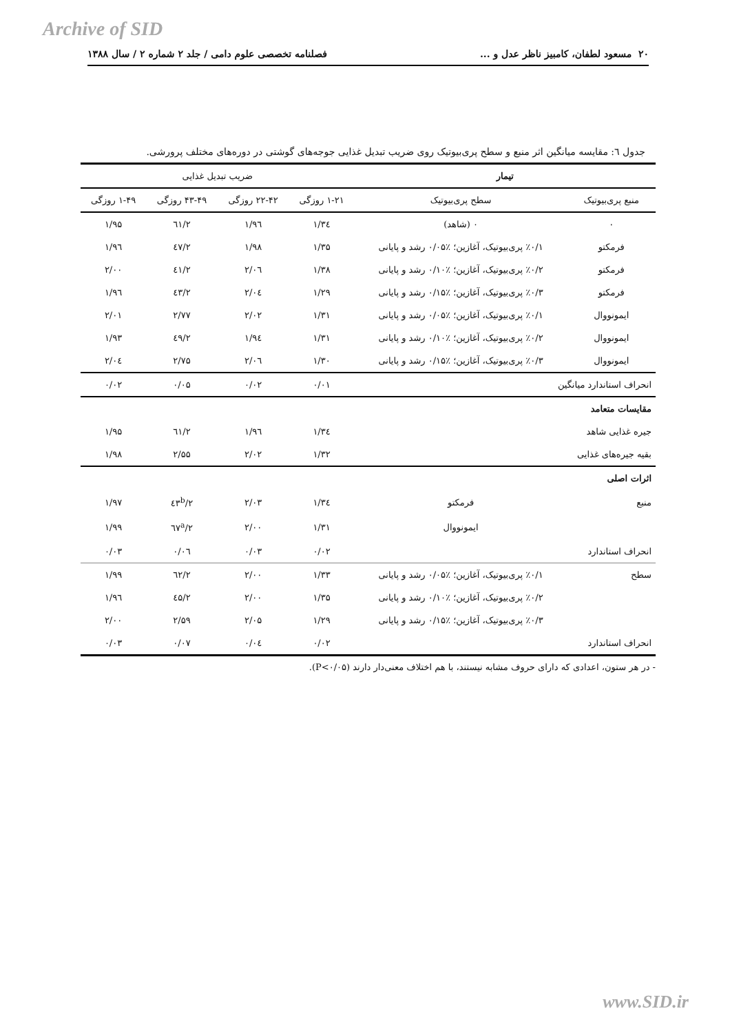Archive of SID
۲۰ مسعود لطفان، کامبیز ناظر عدل و ... فصلنامه تخصصی علوم دامی / جلد ۲ شماره ۲ / سال ۱۳۸۸
جدول ٦: مقایسه میانگین اثر منبع و سطح پری‌بیوتیک روی ضریب تبدیل غذایی جوجه‌های گوشتی در دوره‌های مختلف پرورشی.
| تیمار | | ضریب تبدیل غذایی | | | |
| --- | --- | --- | --- | --- | --- |
| منبع پری‌بیوتیک | سطح پری‌بیوتیک | ۱-۲۱ روزگی | ۲۲-۴۲ روزگی | ۴۳-۴۹ روزگی | ۱-۴۹ روزگی |
| ۰ | ۰ (شاهد) | ۱/۳٤ | ۱/۹٦ | ۲/٦۱ | ۱/۹۵ |
| فرمکتو | ٪۰/۱ پری‌بیوتیک، آغازین؛ ٪۰/۰۵ رشد و پایانی | ۱/۳۵ | ۱/۹۸ | ۲/٤۷ | ۱/۹٦ |
| فرمکتو | ٪۰/۲ پری‌بیوتیک، آغازین؛ ٪۰/۱۰ رشد و پایانی | ۱/۳۸ | ۲/۰٦ | ۲/٤۱ | ۲/۰۰ |
| فرمکتو | ٪۰/۳ پری‌بیوتیک، آغازین؛ ٪۰/۱۵ رشد و پایانی | ۱/۲۹ | ۲/۰٤ | ۲/٤۳ | ۱/۹٦ |
| ایمونووال | ٪۰/۱ پری‌بیوتیک، آغازین؛ ٪۰/۰۵ رشد و پایانی | ۱/۳۱ | ۲/۰۲ | ۲/۷۷ | ۲/۰۱ |
| ایمونووال | ٪۰/۲ پری‌بیوتیک، آغازین؛ ٪۰/۱۰ رشد و پایانی | ۱/۳۱ | ۱/۹٤ | ۲/٤۹ | ۱/۹۳ |
| ایمونووال | ٪۰/۳ پری‌بیوتیک، آغازین؛ ٪۰/۱۵ رشد و پایانی | ۱/۳۰ | ۲/۰٦ | ۲/۷۵ | ۲/۰٤ |
| انحراف استاندارد میانگین | | ۰/۰۱ | ۰/۰۲ | ۰/۰۵ | ۰/۰۲ |
| مقایسات متعامد | | | | | |
| جیره غذایی شاهد | | ۱/۳٤ | ۱/۹٦ | ۲/٦۱ | ۱/۹۵ |
| بقیه جیره‌های غذایی | | ۱/۳۲ | ۲/۰۲ | ۲/۵۵ | ۱/۹۸ |
| اثرات اصلی | | | | | |
| منبع | فرمکتو | ۱/۳٤ | ۲/۰۳ | ۲/٤۳<sup>b</sup> | ۱/۹۷ |
| | ایمونووال | ۱/۳۱ | ۲/۰۰ | ۲/٦۷<sup>a</sup> | ۱/۹۹ |
| انحراف استاندارد | | ۰/۰۲ | ۰/۰۳ | ۰/۰٦ | ۰/۰۳ |
| سطح | ٪۰/۱ پری‌بیوتیک، آغازین؛ ٪۰/۰۵ رشد و پایانی | ۱/۳۳ | ۲/۰۰ | ۲/٦۲ | ۱/۹۹ |
| | ٪۰/۲ پری‌بیوتیک، آغازین؛ ٪۰/۱۰ رشد و پایانی | ۱/۳۵ | ۲/۰۰ | ۲/٤۵ | ۱/۹٦ |
| | ٪۰/۳ پری‌بیوتیک، آغازین؛ ٪۰/۱۵ رشد و پایانی | ۱/۲۹ | ۲/۰۵ | ۲/۵۹ | ۲/۰۰ |
| انحراف استاندارد | | ۰/۰۲ | ۰/۰٤ | ۰/۰۷ | ۰/۰۳ |
- در هر ستون، اعدادی که دارای حروف مشابه نیستند، با هم اختلاف معنی‌دار دارند (P<۰/۰۵).
www.SID.ir